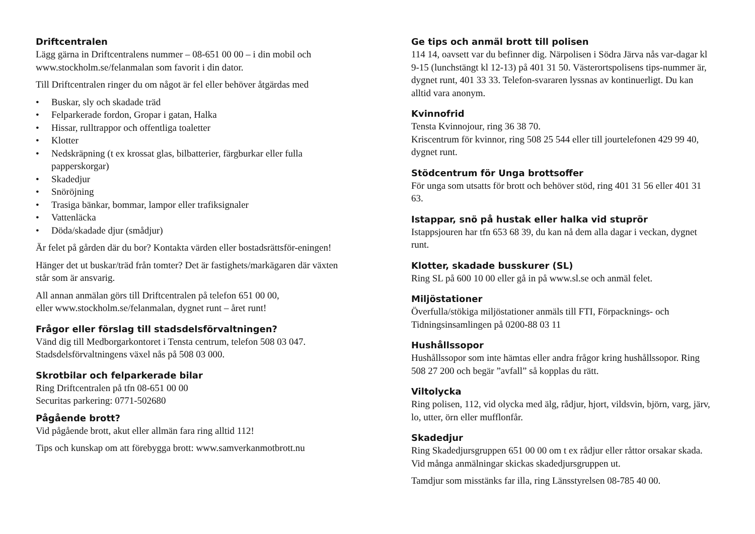Driftcentralen
Lägg gärna in Driftcentralens nummer – 08-651 00 00 – i din mobil och www.stockholm.se/felanmalan som favorit i din dator.
Till Driftcentralen ringer du om något är fel eller behöver åtgärdas med
• Buskar, sly och skadade träd
• Felparkerade fordon, Gropar i gatan, Halka
• Hissar, rulltrappor och offentliga toaletter
• Klotter
• Nedskräpning (t ex krossat glas, bilbatterier, färgburkar eller fulla papperskorgar)
• Skadedjur
• Snöröjning
• Trasiga bänkar, bommar, lampor eller trafiksignaler
• Vattenläcka
• Döda/skadade djur (smådjur)
Är felet på gården där du bor? Kontakta värden eller bostadsrättsför-eningen!
Hänger det ut buskar/träd från tomter? Det är fastighets/markägaren där växten står som är ansvarig.
All annan anmälan görs till Driftcentralen på telefon 651 00 00,
eller www.stockholm.se/felanmalan, dygnet runt – året runt!
Frågor eller förslag till stadsdelsförvaltningen?
Vänd dig till Medborgarkontoret i Tensta centrum, telefon 508 03 047. Stadsdelsförvaltningens växel nås på 508 03 000.
Skrotbilar och felparkerade bilar
Ring Driftcentralen på tfn 08-651 00 00
Securitas parkering: 0771-502680
Pågående brott?
Vid pågående brott, akut eller allmän fara ring alltid 112!
Tips och kunskap om att förebygga brott: www.samverkanmotbrott.nu
Ge tips och anmäl brott till polisen
114 14, oavsett var du befinner dig. Närpolisen i Södra Järva nås var-dagar kl 9-15 (lunchstängt kl 12-13) på 401 31 50. Västerortspolisens tips-nummer är, dygnet runt, 401 33 33. Telefon-svararen lyssnas av kontinuerligt. Du kan alltid vara anonym.
Kvinnofrid
Tensta Kvinnojour, ring 36 38 70.
Kriscentrum för kvinnor, ring 508 25 544 eller till jourtelefonen 429 99 40, dygnet runt.
Stödcentrum för Unga brottsoffer
För unga som utsatts för brott och behöver stöd, ring 401 31 56 eller 401 31 63.
Istappar, snö på hustak eller halka vid stuprör
Istappsjouren har tfn 653 68 39, du kan nå dem alla dagar i veckan, dygnet runt.
Klotter, skadade busskurer (SL)
Ring SL på 600 10 00 eller gå in på www.sl.se och anmäl felet.
Miljöstationer
Överfulla/stökiga miljöstationer anmäls till FTI, Förpacknings- och Tidningsinsamlingen på 0200-88 03 11
Hushållssopor
Hushållssopor som inte hämtas eller andra frågor kring hushållssopor. Ring 508 27 200 och begär ”avfall” så kopplas du rätt.
Viltolycka
Ring polisen, 112, vid olycka med älg, rådjur, hjort, vildsvin, björn, varg, järv, lo, utter, örn eller mufflonfår.
Skadedjur
Ring Skadedjursgruppen 651 00 00 om t ex rådjur eller råttor orsakar skada. Vid många anmälningar skickas skadedjursgruppen ut.
Tamdjur som misstänks far illa, ring Länsstyrelsen 08-785 40 00.